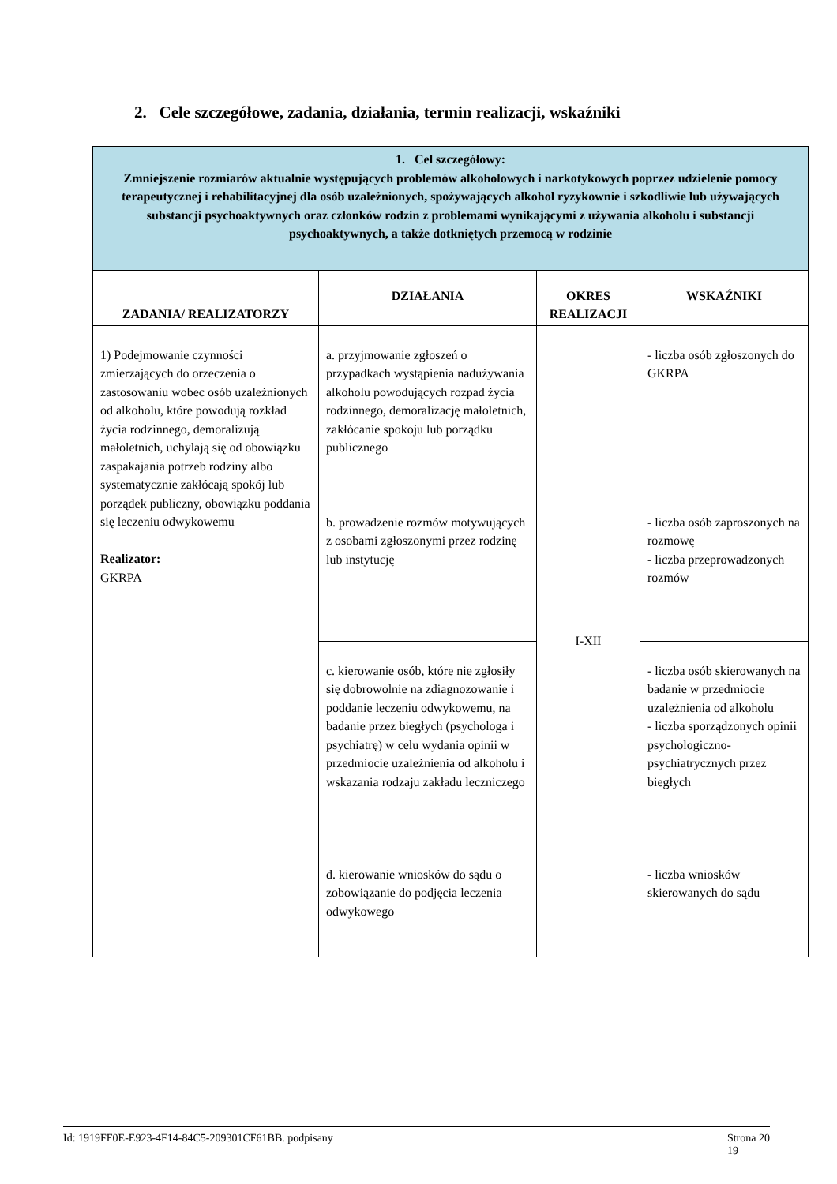2. Cele szczegółowe, zadania, działania, termin realizacji, wskaźniki
| 1. Cel szczegółowy: Zmniejszenie rozmiarów aktualnie występujących problemów alkoholowych i narkotykowych poprzez udzielenie pomocy terapeutycznej i rehabilitacyjnej dla osób uzależnionych, spożywających alkohol ryzykownie i szkodliwie lub używających substancji psychoaktywnych oraz członków rodzin z problemami wynikającymi z używania alkoholu i substancji psychoaktywnych, a także dotkniętych przemocą w rodzinie | | | |
| ZADANIA/ REALIZATORZY | DZIAŁANIA | OKRES REALIZACJI | WSKAŹNIKI |
| 1) Podejmowanie czynności zmierzających do orzeczenia o zastosowaniu wobec osób uzależnionych od alkoholu, które powodują rozkład życia rodzinnego, demoralizują małoletnich, uchylają się od obowiązku zaspakajania potrzeb rodziny albo systematycznie zakłócają spokój lub porządek publiczny, obowiązku poddania się leczeniu odwykowemu Realizator: GKRPA | a. przyjmowanie zgłoszeń o przypadkach wystąpienia nadużywania alkoholu powodujących rozpad życia rodzinnego, demoralizację małoletnich, zakłócanie spokoju lub porządku publicznego | I-XII | - liczba osób zgłoszonych do GKRPA |
| | b. prowadzenie rozmów motywujących z osobami zgłoszonymi przez rodzinę lub instytucję | | - liczba osób zaproszonych na rozmowę - liczba przeprowadzonych rozmów |
| | c. kierowanie osób, które nie zgłosiły się dobrowolnie na zdiagnozowanie i poddanie leczeniu odwykowemu, na badanie przez biegłych (psychologa i psychiatrę) w celu wydania opinii w przedmiocie uzależnienia od alkoholu i wskazania rodzaju zakładu leczniczego | | - liczba osób skierowanych na badanie w przedmiocie uzależnienia od alkoholu - liczba sporządzonych opinii psychologiczno-psychiatrycznych przez biegłych |
| | d. kierowanie wniosków do sądu o zobowiązanie do podjęcia leczenia odwykowego | | - liczba wniosków skierowanych do sądu |
Id: 1919FF0E-E923-4F14-84C5-209301CF61BB. podpisany Strona 20
19